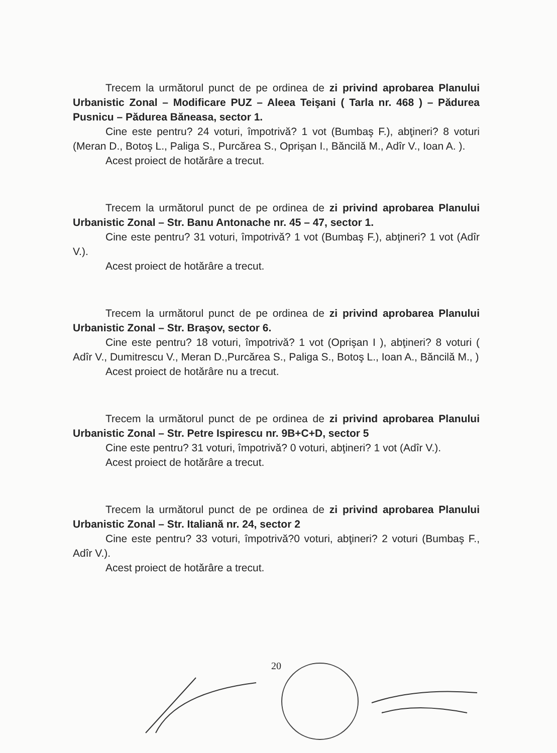Trecem la următorul punct de pe ordinea de zi privind aprobarea Planului Urbanistic Zonal – Modificare PUZ – Aleea Teişani ( Tarla nr. 468 ) – Pădurea Pusnicu – Pădurea Băneasa, sector 1.
Cine este pentru? 24 voturi, împotrivă? 1 vot (Bumbaş F.), abţineri? 8 voturi (Meran D., Botoş L., Paliga S., Purcărea S., Oprişan I., Băncilă M., Adîr V., Ioan A. ).
Acest proiect de hotărâre a trecut.
Trecem la următorul punct de pe ordinea de zi privind aprobarea Planului Urbanistic Zonal – Str. Banu Antonache nr. 45 – 47, sector 1.
Cine este pentru? 31 voturi, împotrivă? 1 vot (Bumbaş F.), abţineri? 1 vot (Adîr V.).
Acest proiect de hotărâre a trecut.
Trecem la următorul punct de pe ordinea de zi privind aprobarea Planului Urbanistic Zonal – Str. Braşov, sector 6.
Cine este pentru? 18 voturi, împotrivă? 1 vot (Oprişan I ), abţineri? 8 voturi ( Adîr V., Dumitrescu V., Meran D.,Purcărea S., Paliga S., Botoş L., Ioan A., Băncilă M., )
Acest proiect de hotărâre nu a trecut.
Trecem la următorul punct de pe ordinea de zi privind aprobarea Planului Urbanistic Zonal – Str. Petre Ispirescu nr. 9B+C+D, sector 5
Cine este pentru? 31 voturi, împotrivă? 0 voturi, abţineri? 1 vot (Adîr V.).
Acest proiect de hotărâre a trecut.
Trecem la următorul punct de pe ordinea de zi privind aprobarea Planului Urbanistic Zonal – Str. Italiană nr. 24, sector 2
Cine este pentru? 33 voturi, împotrivă?0 voturi, abţineri? 2 voturi (Bumbaş F., Adîr V.).
Acest proiect de hotărâre a trecut.
20